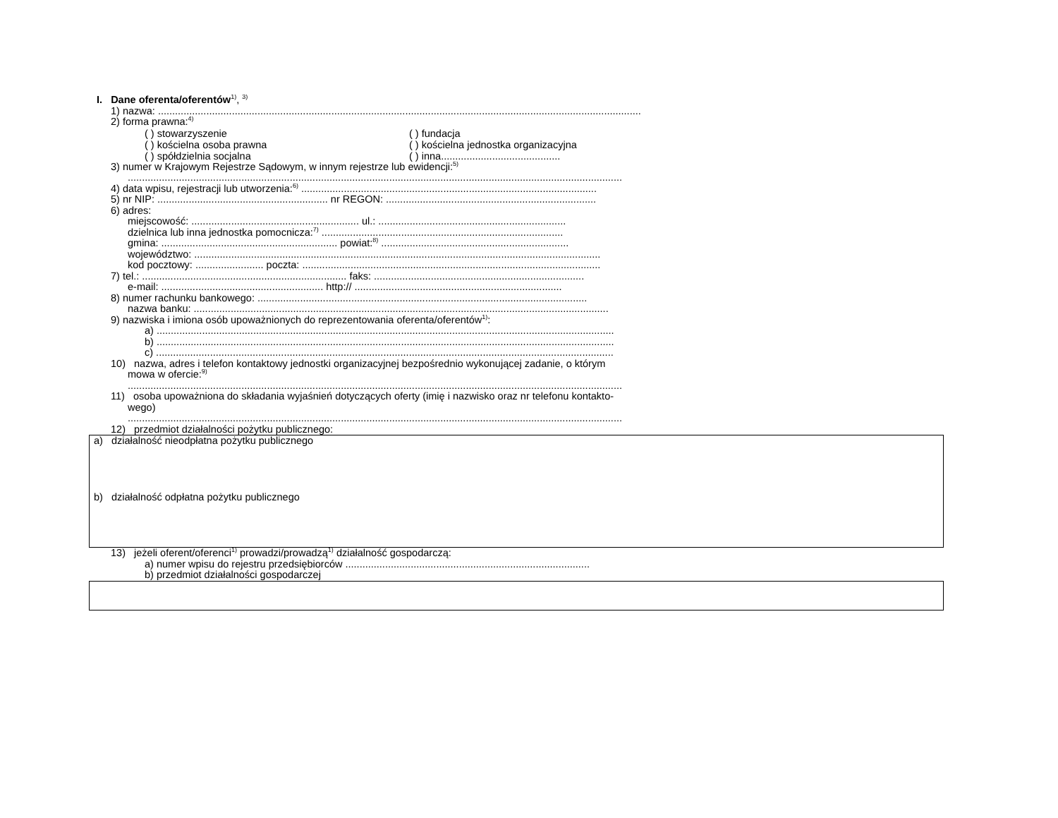I. Dane oferenta/oferentów<sup>1)</sup>, <sup>3)</sup>
1) nazwa: ..........................................................................................................................................................................
2) forma prawna:<sup>4)</sup>
( ) stowarzyszenie ( ) fundacja
( ) kościelna osoba prawna ( ) kościelna jednostka organizacyjna
( ) spółdzielnia socjalna ( ) inna..........................................
3) numer w Krajowym Rejestrze Sądowym, w innym rejestrze lub ewidencji:<sup>5)</sup>
..............................................................................................................................................................................
4) data wpisu, rejestracji lub utworzenia:<sup>6)</sup> ........................................................................................................
5) nr NIP: ............................................................ nr REGON: ..........................................................................
6) adres:
miejscowość: ........................................................... ul.: ..................................................................
dzielnica lub inna jednostka pomocnicza:<sup>7)</sup> .....................................................................................
gmina: .............................................................. powiat:<sup>8)</sup> ..................................................................
województwo: ...............................................................................................................................................
kod pocztowy: ........................ poczta: .........................................................................................................
7) tel.: ........................................................................ faks: ..........................................................................
e-mail: ......................................................... http:// .........................................................................
8) numer rachunku bankowego: ....................................................................................................................
nazwa banku: ..................................................................................................................................................
9) nazwiska i imiona osób upoważnionych do reprezentowania oferenta/oferentów<sup>1)</sup>:
a) .................................................................................................................................................................
b) .................................................................................................................................................................
c) .................................................................................................................................................................
10) nazwa, adres i telefon kontaktowy jednostki organizacyjnej bezpośrednio wykonującej zadanie, o którym
mowa w ofercie:<sup>9)</sup>
..............................................................................................................................................................................
11) osoba upoważniona do składania wyjaśnień dotyczących oferty (imię i nazwisko oraz nr telefonu kontakto-
wego)
..............................................................................................................................................................................
12) przedmiot działalności pożytku publicznego:
a) działalność nieodpłatna pożytku publicznego
b) działalność odpłatna pożytku publicznego
13) jeżeli oferent/oferenci<sup>1)</sup> prowadzi/prowadzą<sup>1)</sup> działalność gospodarczą:
a) numer wpisu do rejestru przedsiębiorców ......................................................................................
b) przedmiot działalności gospodarczej